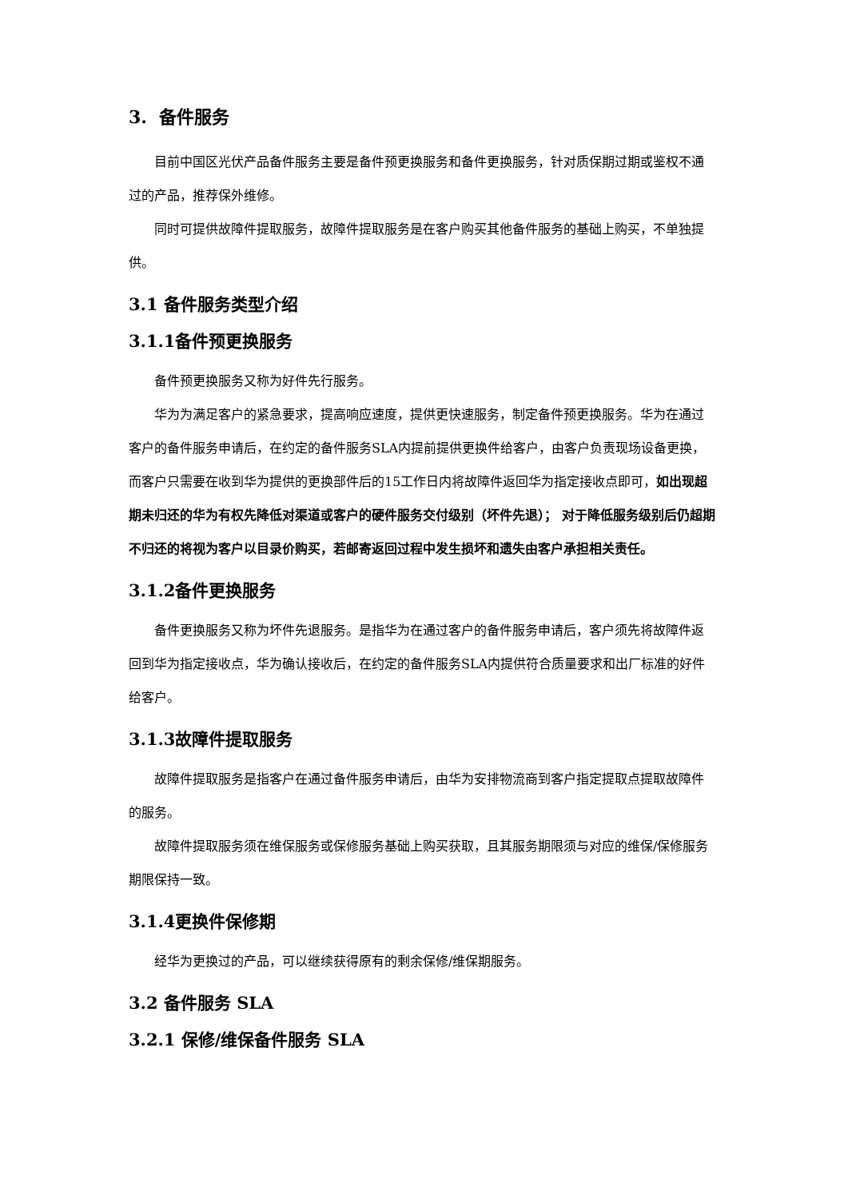3. 备件服务
目前中国区光伏产品备件服务主要是备件预更换服务和备件更换服务，针对质保期过期或鉴权不通过的产品，推荐保外维修。
同时可提供故障件提取服务，故障件提取服务是在客户购买其他备件服务的基础上购买，不单独提供。
3.1 备件服务类型介绍
3.1.1备件预更换服务
备件预更换服务又称为好件先行服务。
华为为满足客户的紧急要求，提高响应速度，提供更快速服务，制定备件预更换服务。华为在通过客户的备件服务申请后，在约定的备件服务SLA内提前提供更换件给客户，由客户负责现场设备更换，而客户只需要在收到华为提供的更换部件后的15工作日内将故障件返回华为指定接收点即可，如出现超期未归还的华为有权先降低对渠道或客户的硬件服务交付级别（坏件先退）； 对于降低服务级别后仍超期不归还的将视为客户以目录价购买，若邮寄返回过程中发生损坏和遗失由客户承担相关责任。
3.1.2备件更换服务
备件更换服务又称为坏件先退服务。是指华为在通过客户的备件服务申请后，客户须先将故障件返回到华为指定接收点，华为确认接收后，在约定的备件服务SLA内提供符合质量要求和出厂标准的好件给客户。
3.1.3故障件提取服务
故障件提取服务是指客户在通过备件服务申请后，由华为安排物流商到客户指定提取点提取故障件的服务。
故障件提取服务须在维保服务或保修服务基础上购买获取，且其服务期限须与对应的维保/保修服务期限保持一致。
3.1.4更换件保修期
经华为更换过的产品，可以继续获得原有的剩余保修/维保期服务。
3.2 备件服务 SLA
3.2.1 保修/维保备件服务 SLA